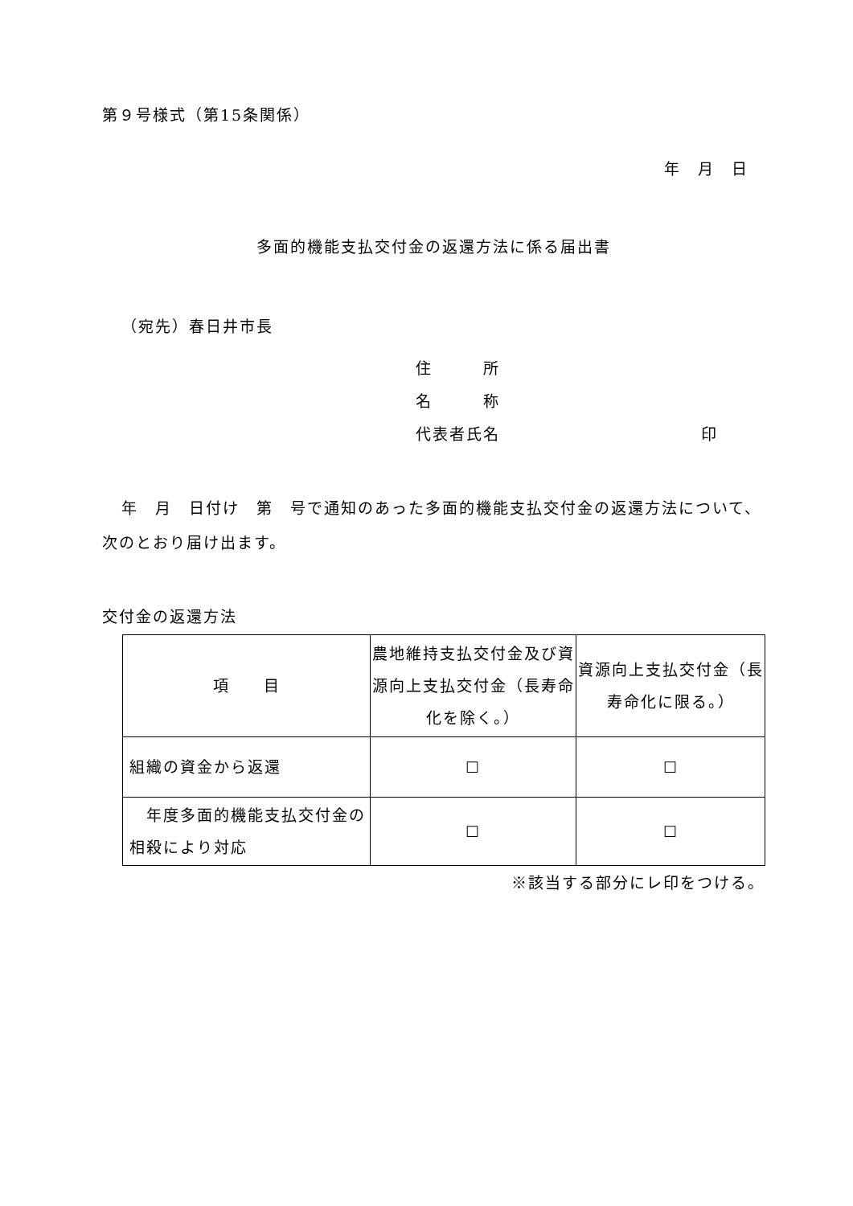第９号様式（第15条関係）
年　月　日
多面的機能支払交付金の返還方法に係る届出書
（宛先）春日井市長
住　　　所
名　　　称
代表者氏名 印
年　月　日付け　第　号で通知のあった多面的機能支払交付金の返還方法について、次のとおり届け出ます。
交付金の返還方法
| 項 目 | 農地維持支払交付金及び資源向上支払交付金（長寿命化を除く。） | 資源向上支払交付金（長寿命化に限る。） |
| --- | --- | --- |
| 組織の資金から返還 | ☐ | ☐ |
| 年度多面的機能支払交付金の相殺により対応 | ☐ | ☐ |
※該当する部分にレ印をつける。